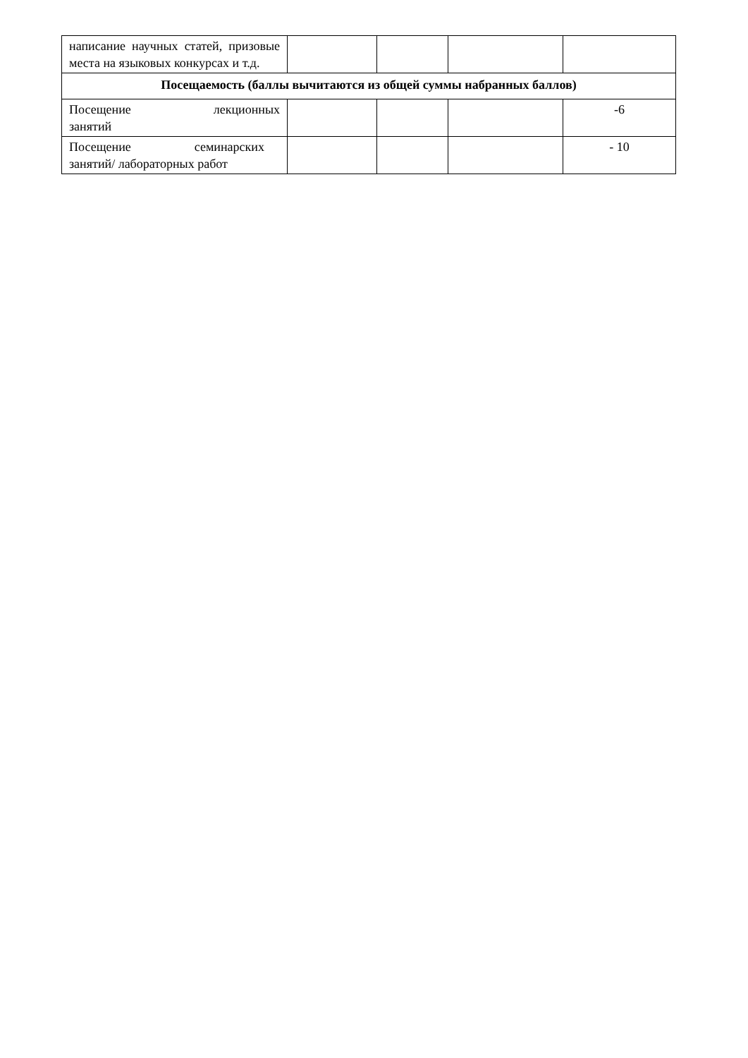| написание научных статей, призовые места на языковых конкурсах и т.д. | | | | |
| Посещаемость (баллы вычитаются из общей суммы набранных баллов) | | | | |
| Посещение лекционных занятий | | | | -6 |
| Посещение семинарских занятий/ лабораторных работ | | | | - 10 |